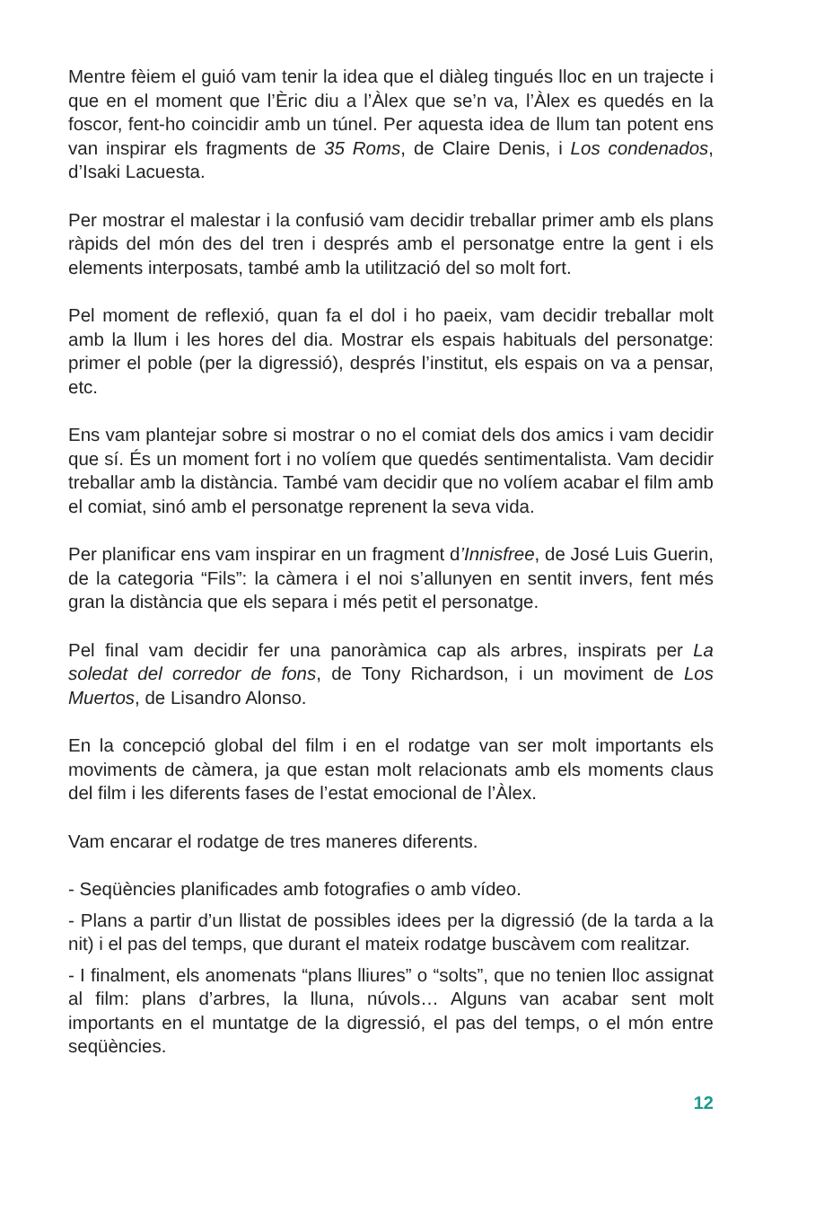Mentre fèiem el guió vam tenir la idea que el diàleg tingués lloc en un trajecte i que en el moment que l’Èric diu a l’Àlex que se’n va, l’Àlex es quedés en la foscor, fent-ho coincidir amb un túnel. Per aquesta idea de llum tan potent ens van inspirar els fragments de 35 Roms, de Claire Denis, i Los condenados, d’Isaki Lacuesta.
Per mostrar el malestar i la confusió vam decidir treballar primer amb els plans ràpids del món des del tren i després amb el personatge entre la gent i els elements interposats, també amb la utilització del so molt fort.
Pel moment de reflexió, quan fa el dol i ho paeix, vam decidir treballar molt amb la llum i les hores del dia. Mostrar els espais habituals del personatge: primer el poble (per la digressió), després l’institut, els espais on va a pensar, etc.
Ens vam plantejar sobre si mostrar o no el comiat dels dos amics i vam decidir que sí. És un moment fort i no volíem que quedés sentimentalista. Vam decidir treballar amb la distància. També vam decidir que no volíem acabar el film amb el comiat, sinó amb el personatge reprenent la seva vida.
Per planificar ens vam inspirar en un fragment d’Innisfree, de José Luis Guerin, de la categoria “Fils”: la càmera i el noi s’allunyen en sentit invers, fent més gran la distància que els separa i més petit el personatge.
Pel final vam decidir fer una panoràmica cap als arbres, inspirats per La soledat del corredor de fons, de Tony Richardson, i un moviment de Los Muertos, de Lisandro Alonso.
En la concepció global del film i en el rodatge van ser molt importants els moviments de càmera, ja que estan molt relacionats amb els moments claus del film i les diferents fases de l’estat emocional de l’Àlex.
Vam encarar el rodatge de tres maneres diferents.
- Seqüències planificades amb fotografies o amb vídeo.
- Plans a partir d’un llistat de possibles idees per la digressió (de la tarda a la nit) i el pas del temps, que durant el mateix rodatge buscàvem com realitzar.
- I finalment, els anomenats “plans lliures” o “solts”, que no tenien lloc assignat al film: plans d’arbres, la lluna, núvols… Alguns van acabar sent molt importants en el muntatge de la digressió, el pas del temps, o el món entre seqüències.
12